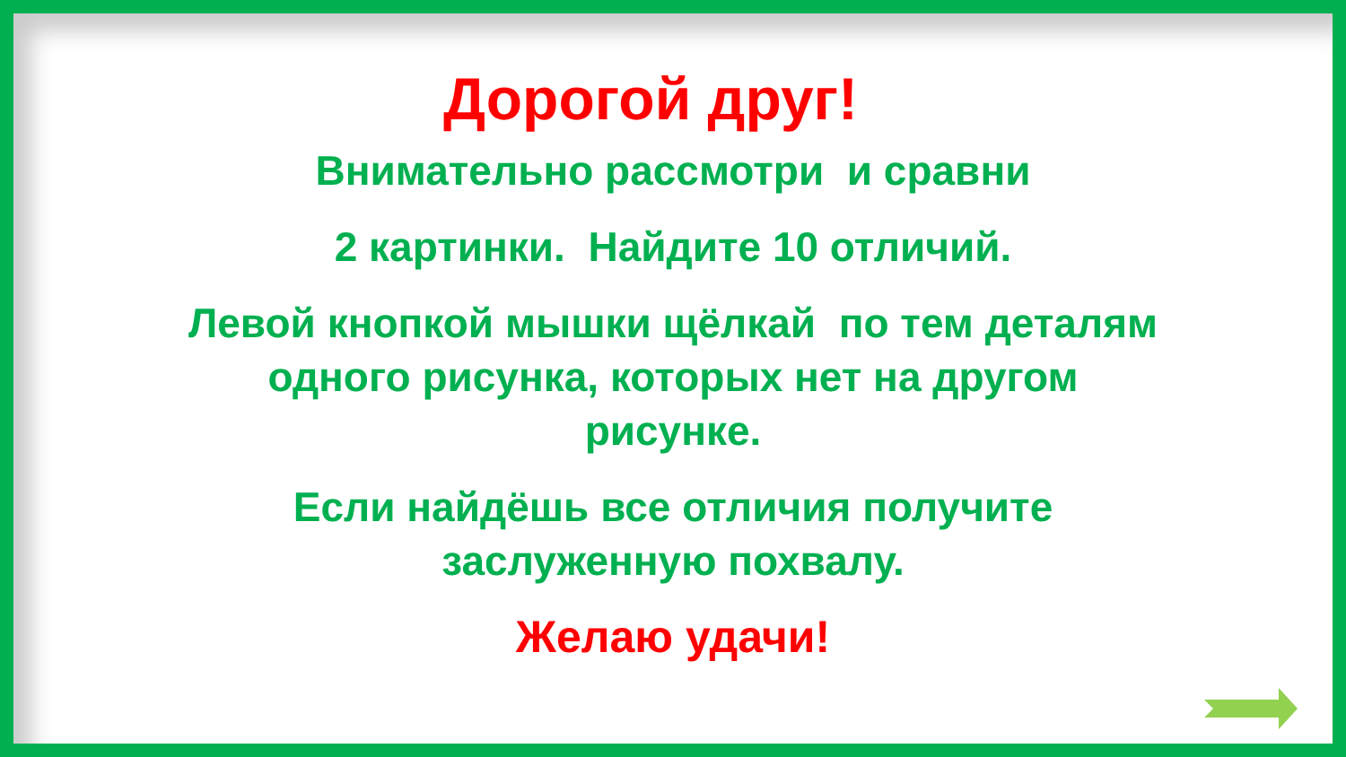Дорогой друг!
Внимательно рассмотри и сравни
2 картинки. Найдите 10 отличий.
Левой кнопкой мышки щёлкай по тем деталям
одного рисунка, которых нет на другом
рисунке.
Если найдёшь все отличия получите
заслуженную похвалу.
Желаю удачи!